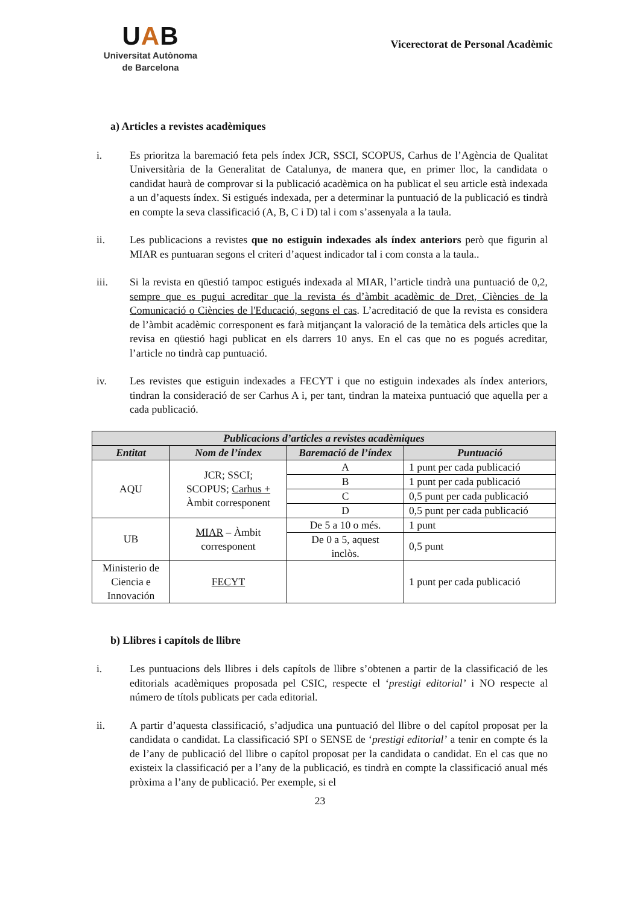UAB
Universitat Autònoma
de Barcelona
Vicerectorat de Personal Acadèmic
a) Articles a revistes acadèmiques
i. Es prioritza la baremació feta pels índex JCR, SSCI, SCOPUS, Carhus de l’Agència de Qualitat Universitària de la Generalitat de Catalunya, de manera que, en primer lloc, la candidata o candidat haurà de comprovar si la publicació acadèmica on ha publicat el seu article està indexada a un d’aquests índex. Si estigués indexada, per a determinar la puntuació de la publicació es tindrà en compte la seva classificació (A, B, C i D) tal i com s’assenyala a la taula.
ii. Les publicacions a revistes que no estiguin indexades als índex anteriors però que figurin al MIAR es puntuaran segons el criteri d’aquest indicador tal i com consta a la taula..
iii. Si la revista en qüestió tampoc estigués indexada al MIAR, l’article tindrà una puntuació de 0,2, sempre que es pugui acreditar que la revista és d’àmbit acadèmic de Dret, Ciències de la Comunicació o Ciències de l'Educació, segons el cas. L’acreditació de que la revista es considera de l’àmbit acadèmic corresponent es farà mitjançant la valoració de la temàtica dels articles que la revisa en qüestió hagi publicat en els darrers 10 anys. En el cas que no es pogués acreditar, l’article no tindrà cap puntuació.
iv. Les revistes que estiguin indexades a FECYT i que no estiguin indexades als índex anteriors, tindran la consideració de ser Carhus A i, per tant, tindran la mateixa puntuació que aquella per a cada publicació.
| Publicacions d’articles a revistes acadèmiques | | | |
| --- | --- | --- | --- |
| Entitat | Nom de l’índex | Baremació de l’índex | Puntuació |
| AQU | JCR; SSCI; SCOPUS; Carhus + Àmbit corresponent | A | 1 punt per cada publicació |
| | | B | 1 punt per cada publicació |
| | | C | 0,5 punt per cada publicació |
| | | D | 0,5 punt per cada publicació |
| UB | MIAR – Àmbit corresponent | De 5 a 10 o més. | 1 punt |
| | | De 0 a 5, aquest inclòs. | 0,5 punt |
| Ministerio de Ciencia e Innovación | FECYT | | 1 punt per cada publicació |
b) Llibres i capítols de llibre
i. Les puntuacions dels llibres i dels capítols de llibre s’obtenen a partir de la classificació de les editorials acadèmiques proposada pel CSIC, respecte el ‘prestigi editorial’ i NO respecte al número de títols publicats per cada editorial.
ii. A partir d’aquesta classificació, s’adjudica una puntuació del llibre o del capítol proposat per la candidata o candidat. La classificació SPI o SENSE de ‘prestigi editorial’ a tenir en compte és la de l’any de publicació del llibre o capítol proposat per la candidata o candidat. En el cas que no existeix la classificació per a l’any de la publicació, es tindrà en compte la classificació anual més pròxima a l’any de publicació. Per exemple, si el
23